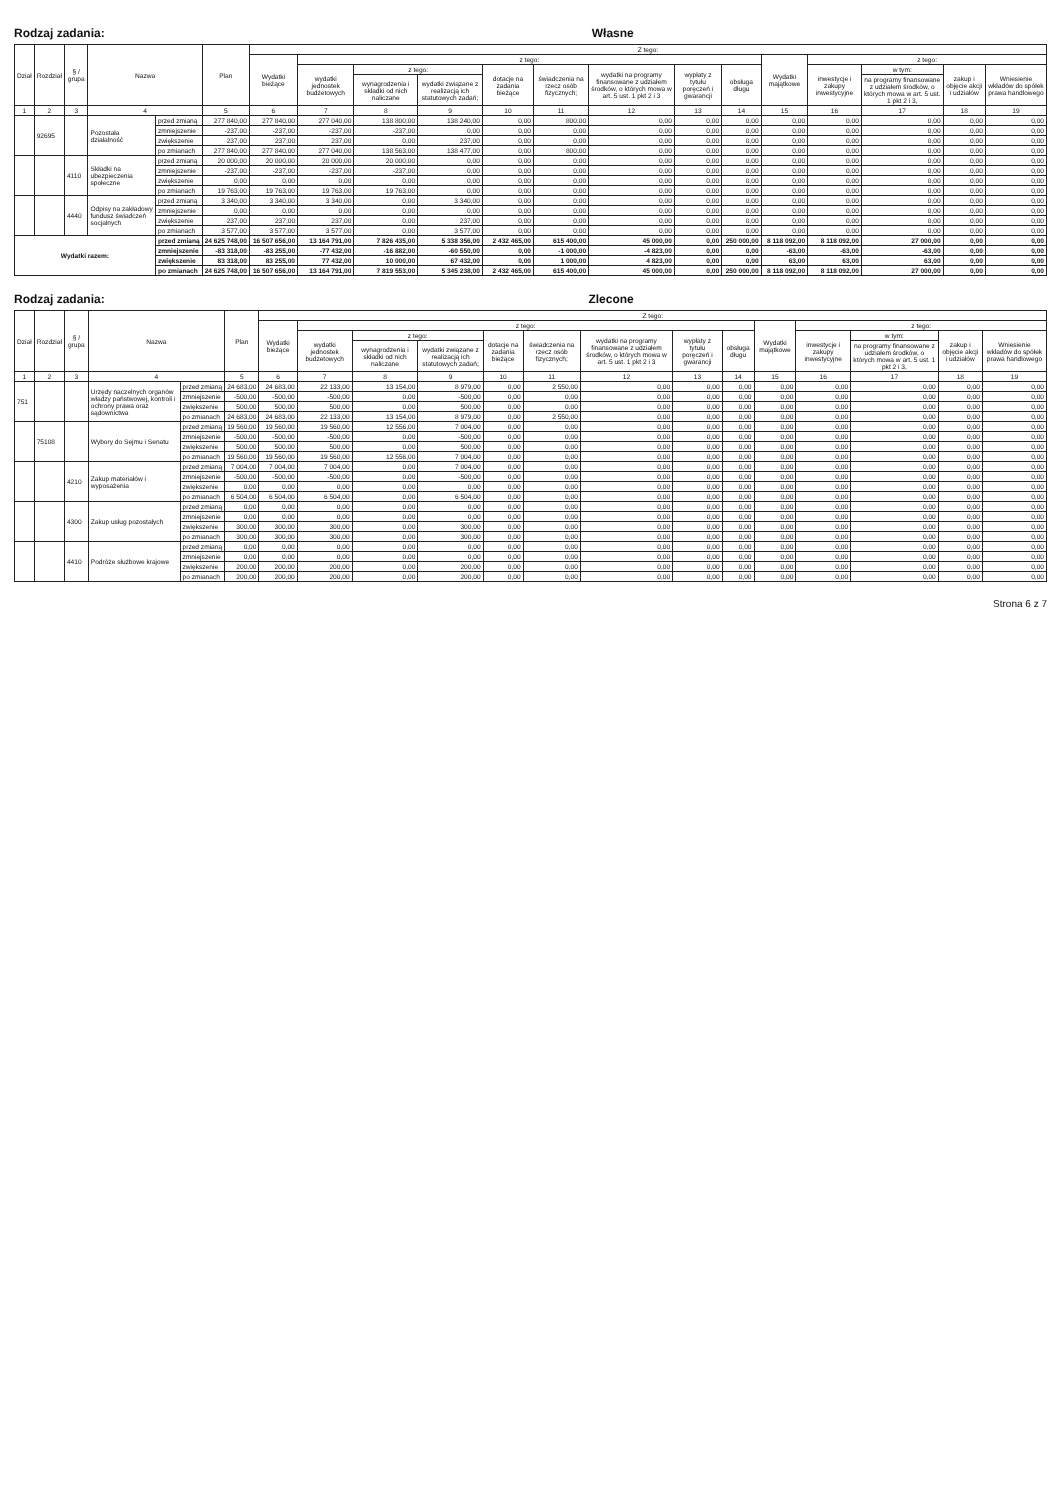Rodzaj zadania: Własne
| Dział | Rozdział | § / grupa | Nazwa | | Plan | Z tego: | | | | | | | | | | | | | |
| --- | --- | --- | --- | --- | --- | --- | --- | --- | --- | --- | --- | --- | --- | --- | --- | --- | --- | --- | --- |
| | | | | | | Wydatki bieżące | z tego: | | | | | | | | Wydatki majątkowe | z tego: | | | |
| | | | | | | | wydatki jednostek budżetowych | z tego: | | dotacje na zadania bieżące | świadczenia na rzecz osób fizycznych; | wydatki na programy finansowane z udziałem środków, o których mowa w art. 5 ust. 1 pkt 2 i 3 | wypłaty z tytułu poręczeń i gwarancji | obsługa długu | | inwestycje i zakupy inwestycyjne | w tym: | zakup i objęcie akcji i udziałów | Wniesienie wkładów do spółek prawa handlowego |
| | | | | | | | | wynagrodzenia i składki od nich naliczane | wydatki związane z realizacją ich statutowych zadań; | | | | | | | | na programy finansowane z udziałem środków, o których mowa w art. 5 ust. 1 pkt 2 i 3, | | |
| 1 | 2 | 3 | 4 | | 5 | 6 | 7 | 8 | 9 | 10 | 11 | 12 | 13 | 14 | 15 | 16 | 17 | 18 | 19 |
| | 92695 | | Pozostała działalność | przed zmianą | 277 840,00 | 277 840,00 | 277 040,00 | 138 800,00 | 138 240,00 | 0,00 | 800,00 | 0,00 | 0,00 | 0,00 | 0,00 | 0,00 | 0,00 | 0,00 | 0,00 |
| | | | | zmniejszenie | -237,00 | -237,00 | -237,00 | -237,00 | 0,00 | 0,00 | 0,00 | 0,00 | 0,00 | 0,00 | 0,00 | 0,00 | 0,00 | 0,00 | 0,00 |
| | | | | zwiększenie | 237,00 | 237,00 | 237,00 | 0,00 | 237,00 | 0,00 | 0,00 | 0,00 | 0,00 | 0,00 | 0,00 | 0,00 | 0,00 | 0,00 | 0,00 |
| | | | | po zmianach | 277 840,00 | 277 840,00 | 277 040,00 | 138 563,00 | 138 477,00 | 0,00 | 800,00 | 0,00 | 0,00 | 0,00 | 0,00 | 0,00 | 0,00 | 0,00 | 0,00 |
| | | 4110 | Składki na ubezpieczenia społeczne | przed zmianą | 20 000,00 | 20 000,00 | 20 000,00 | 20 000,00 | 0,00 | 0,00 | 0,00 | 0,00 | 0,00 | 0,00 | 0,00 | 0,00 | 0,00 | 0,00 | 0,00 |
| | | | | zmniejszenie | -237,00 | -237,00 | -237,00 | -237,00 | 0,00 | 0,00 | 0,00 | 0,00 | 0,00 | 0,00 | 0,00 | 0,00 | 0,00 | 0,00 | 0,00 |
| | | | | zwiększenie | 0,00 | 0,00 | 0,00 | 0,00 | 0,00 | 0,00 | 0,00 | 0,00 | 0,00 | 0,00 | 0,00 | 0,00 | 0,00 | 0,00 | 0,00 |
| | | | | po zmianach | 19 763,00 | 19 763,00 | 19 763,00 | 19 763,00 | 0,00 | 0,00 | 0,00 | 0,00 | 0,00 | 0,00 | 0,00 | 0,00 | 0,00 | 0,00 | 0,00 |
| | | 4440 | Odpisy na zakładowy fundusz świadczeń socjalnych | przed zmianą | 3 340,00 | 3 340,00 | 3 340,00 | 0,00 | 3 340,00 | 0,00 | 0,00 | 0,00 | 0,00 | 0,00 | 0,00 | 0,00 | 0,00 | 0,00 | 0,00 |
| | | | | zmniejszenie | 0,00 | 0,00 | 0,00 | 0,00 | 0,00 | 0,00 | 0,00 | 0,00 | 0,00 | 0,00 | 0,00 | 0,00 | 0,00 | 0,00 | 0,00 |
| | | | | zwiększenie | 237,00 | 237,00 | 237,00 | 0,00 | 237,00 | 0,00 | 0,00 | 0,00 | 0,00 | 0,00 | 0,00 | 0,00 | 0,00 | 0,00 | 0,00 |
| | | | | po zmianach | 3 577,00 | 3 577,00 | 3 577,00 | 0,00 | 3 577,00 | 0,00 | 0,00 | 0,00 | 0,00 | 0,00 | 0,00 | 0,00 | 0,00 | 0,00 | 0,00 |
| Wydatki razem: | | | | przed zmianą | 24 625 748,00 | 16 507 656,00 | 13 164 791,00 | 7 826 435,00 | 5 338 356,00 | 2 432 465,00 | 615 400,00 | 45 000,00 | 0,00 | 250 000,00 | 8 118 092,00 | 8 118 092,00 | 27 000,00 | 0,00 | 0,00 |
| | | | | zmniejszenie | -83 318,00 | -83 255,00 | -77 432,00 | -16 882,00 | -60 550,00 | 0,00 | -1 000,00 | -4 823,00 | 0,00 | 0,00 | -63,00 | -63,00 | -63,00 | 0,00 | 0,00 |
| | | | | zwiększenie | 83 318,00 | 83 255,00 | 77 432,00 | 10 000,00 | 67 432,00 | 0,00 | 1 000,00 | 4 823,00 | 0,00 | 0,00 | 63,00 | 63,00 | 63,00 | 0,00 | 0,00 |
| | | | | po zmianach | 24 625 748,00 | 16 507 656,00 | 13 164 791,00 | 7 819 553,00 | 5 345 238,00 | 2 432 465,00 | 615 400,00 | 45 000,00 | 0,00 | 250 000,00 | 8 118 092,00 | 8 118 092,00 | 27 000,00 | 0,00 | 0,00 |
Rodzaj zadania: Zlecone
| Dział | Rozdział | § / grupa | Nazwa | | Plan | Z tego: | | | | | | | | | | | | | |
| --- | --- | --- | --- | --- | --- | --- | --- | --- | --- | --- | --- | --- | --- | --- | --- | --- | --- | --- | --- |
| | | | | | | Wydatki bieżące | z tego: | | | | | | | | Wydatki majątkowe | z tego: | | | |
| | | | | | | | wydatki jednostek budżetowych | z tego: | | dotacje na zadania bieżące | świadczenia na rzecz osób fizycznych; | wydatki na programy finansowane z udziałem środków, o których mowa w art. 5 ust. 1 pkt 2 i 3 | wypłaty z tytułu poręczeń i gwarancji | obsługa długu | | inwestycje i zakupy inwestycyjne | w tym: | zakup i objęcie akcji i udziałów | Wniesienie wkładów do spółek prawa handlowego |
| | | | | | | | | wynagrodzenia i składki od nich naliczane | wydatki związane z realizacją ich statutowych zadań; | | | | | | | | na programy finansowane z udziałem środków, o których mowa w art. 5 ust. 1 pkt 2 i 3, | | |
| 1 | 2 | 3 | 4 | | 5 | 6 | 7 | 8 | 9 | 10 | 11 | 12 | 13 | 14 | 15 | 16 | 17 | 18 | 19 |
| 751 | | | Urzędy naczelnych organów władzy państwowej, kontroli i ochrony prawa oraz sądownictwa | przed zmianą | 24 683,00 | 24 683,00 | 22 133,00 | 13 154,00 | 8 979,00 | 0,00 | 2 550,00 | 0,00 | 0,00 | 0,00 | 0,00 | 0,00 | 0,00 | 0,00 | 0,00 |
| | | | | zmniejszenie | -500,00 | -500,00 | -500,00 | 0,00 | -500,00 | 0,00 | 0,00 | 0,00 | 0,00 | 0,00 | 0,00 | 0,00 | 0,00 | 0,00 | 0,00 |
| | | | | zwiększenie | 500,00 | 500,00 | 500,00 | 0,00 | 500,00 | 0,00 | 0,00 | 0,00 | 0,00 | 0,00 | 0,00 | 0,00 | 0,00 | 0,00 | 0,00 |
| | | | | po zmianach | 24 683,00 | 24 683,00 | 22 133,00 | 13 154,00 | 8 979,00 | 0,00 | 2 550,00 | 0,00 | 0,00 | 0,00 | 0,00 | 0,00 | 0,00 | 0,00 | 0,00 |
| | 75108 | | Wybory do Sejmu i Senatu | przed zmianą | 19 560,00 | 19 560,00 | 19 560,00 | 12 556,00 | 7 004,00 | 0,00 | 0,00 | 0,00 | 0,00 | 0,00 | 0,00 | 0,00 | 0,00 | 0,00 | 0,00 |
| | | | | zmniejszenie | -500,00 | -500,00 | -500,00 | 0,00 | -500,00 | 0,00 | 0,00 | 0,00 | 0,00 | 0,00 | 0,00 | 0,00 | 0,00 | 0,00 | 0,00 |
| | | | | zwiększenie | 500,00 | 500,00 | 500,00 | 0,00 | 500,00 | 0,00 | 0,00 | 0,00 | 0,00 | 0,00 | 0,00 | 0,00 | 0,00 | 0,00 | 0,00 |
| | | | | po zmianach | 19 560,00 | 19 560,00 | 19 560,00 | 12 556,00 | 7 004,00 | 0,00 | 0,00 | 0,00 | 0,00 | 0,00 | 0,00 | 0,00 | 0,00 | 0,00 | 0,00 |
| | | 4210 | Zakup materiałów i wyposażenia | przed zmianą | 7 004,00 | 7 004,00 | 7 004,00 | 0,00 | 7 004,00 | 0,00 | 0,00 | 0,00 | 0,00 | 0,00 | 0,00 | 0,00 | 0,00 | 0,00 | 0,00 |
| | | | | zmniejszenie | -500,00 | -500,00 | -500,00 | 0,00 | -500,00 | 0,00 | 0,00 | 0,00 | 0,00 | 0,00 | 0,00 | 0,00 | 0,00 | 0,00 | 0,00 |
| | | | | zwiększenie | 0,00 | 0,00 | 0,00 | 0,00 | 0,00 | 0,00 | 0,00 | 0,00 | 0,00 | 0,00 | 0,00 | 0,00 | 0,00 | 0,00 | 0,00 |
| | | | | po zmianach | 6 504,00 | 6 504,00 | 6 504,00 | 0,00 | 6 504,00 | 0,00 | 0,00 | 0,00 | 0,00 | 0,00 | 0,00 | 0,00 | 0,00 | 0,00 | 0,00 |
| | | 4300 | Zakup usług pozostałych | przed zmianą | 0,00 | 0,00 | 0,00 | 0,00 | 0,00 | 0,00 | 0,00 | 0,00 | 0,00 | 0,00 | 0,00 | 0,00 | 0,00 | 0,00 | 0,00 |
| | | | | zmniejszenie | 0,00 | 0,00 | 0,00 | 0,00 | 0,00 | 0,00 | 0,00 | 0,00 | 0,00 | 0,00 | 0,00 | 0,00 | 0,00 | 0,00 | 0,00 |
| | | | | zwiększenie | 300,00 | 300,00 | 300,00 | 0,00 | 300,00 | 0,00 | 0,00 | 0,00 | 0,00 | 0,00 | 0,00 | 0,00 | 0,00 | 0,00 | 0,00 |
| | | | | po zmianach | 300,00 | 300,00 | 300,00 | 0,00 | 300,00 | 0,00 | 0,00 | 0,00 | 0,00 | 0,00 | 0,00 | 0,00 | 0,00 | 0,00 | 0,00 |
| | | 4410 | Podróże służbowe krajowe | przed zmianą | 0,00 | 0,00 | 0,00 | 0,00 | 0,00 | 0,00 | 0,00 | 0,00 | 0,00 | 0,00 | 0,00 | 0,00 | 0,00 | 0,00 | 0,00 |
| | | | | zmniejszenie | 0,00 | 0,00 | 0,00 | 0,00 | 0,00 | 0,00 | 0,00 | 0,00 | 0,00 | 0,00 | 0,00 | 0,00 | 0,00 | 0,00 | 0,00 |
| | | | | zwiększenie | 200,00 | 200,00 | 200,00 | 0,00 | 200,00 | 0,00 | 0,00 | 0,00 | 0,00 | 0,00 | 0,00 | 0,00 | 0,00 | 0,00 | 0,00 |
| | | | | po zmianach | 200,00 | 200,00 | 200,00 | 0,00 | 200,00 | 0,00 | 0,00 | 0,00 | 0,00 | 0,00 | 0,00 | 0,00 | 0,00 | 0,00 | 0,00 |
Strona 6 z 7